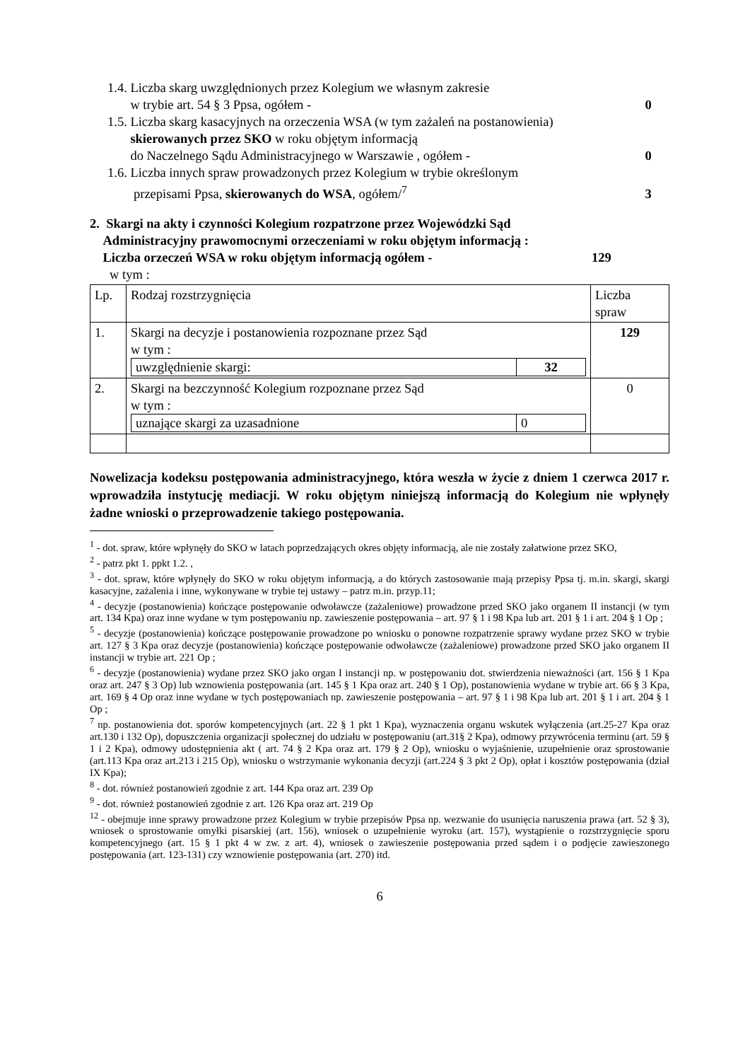1.4. Liczba skarg uwzględnionych przez Kolegium we własnym zakresie
w trybie art. 54 § 3 Ppsa, ogółem - 0
1.5. Liczba skarg kasacyjnych na orzeczenia WSA (w tym zażaleń na postanowienia)
skierowanych przez SKO w roku objętym informacją
do Naczelnego Sądu Administracyjnego w Warszawie , ogółem - 0
1.6. Liczba innych spraw prowadzonych przez Kolegium w trybie określonym
przepisami Ppsa, skierowanych do WSA, ogółem/<sup>7</sup> 3
2. Skargi na akty i czynności Kolegium rozpatrzone przez Wojewódzki Sąd
Administracyjny prawomocnymi orzeczeniami w roku objętym informacją :
Liczba orzeczeń WSA w roku objętym informacją ogółem - 129
w tym :
| Lp. | Rodzaj rozstrzygnięcia | Liczba spraw |
| 1. | Skargi na decyzje i postanowienia rozpoznane przez Sąd w tym : / uwzględnienie skargi: / 32 / | 129 |
| 2. | Skargi na bezczynność Kolegium rozpoznane przez Sąd w tym : / uznające skargi za uzasadnione / 0 / | 0 |
Nowelizacja kodeksu postępowania administracyjnego, która weszła w życie z dniem 1 czerwca 2017 r. wprowadziła instytucję mediacji. W roku objętym niniejszą informacją do Kolegium nie wpłynęły żadne wnioski o przeprowadzenie takiego postępowania.
<sup>1</sup> - dot. spraw, które wpłynęły do SKO w latach poprzedzających okres objęty informacją, ale nie zostały załatwione przez SKO,
<sup>2</sup> - patrz pkt 1. ppkt 1.2. ,
<sup>3</sup> - dot. spraw, które wpłynęły do SKO w roku objętym informacją, a do których zastosowanie mają przepisy Ppsa tj. m.in. skargi, skargi kasacyjne, zażalenia i inne, wykonywane w trybie tej ustawy – patrz m.in. przyp.11;
<sup>4</sup> - decyzje (postanowienia) kończące postępowanie odwoławcze (zażaleniowe) prowadzone przed SKO jako organem II instancji (w tym art. 134 Kpa) oraz inne wydane w tym postępowaniu np. zawieszenie postępowania – art. 97 § 1 i 98 Kpa lub art. 201 § 1 i art. 204 § 1 Op ;
<sup>5</sup> - decyzje (postanowienia) kończące postępowanie prowadzone po wniosku o ponowne rozpatrzenie sprawy wydane przez SKO w trybie art. 127 § 3 Kpa oraz decyzje (postanowienia) kończące postępowanie odwoławcze (zażaleniowe) prowadzone przed SKO jako organem II instancji w trybie art. 221 Op ;
<sup>6</sup> - decyzje (postanowienia) wydane przez SKO jako organ I instancji np. w postępowaniu dot. stwierdzenia nieważności (art. 156 § 1 Kpa oraz art. 247 § 3 Op) lub wznowienia postępowania (art. 145 § 1 Kpa oraz art. 240 § 1 Op), postanowienia wydane w trybie art. 66 § 3 Kpa, art. 169 § 4 Op oraz inne wydane w tych postępowaniach np. zawieszenie postępowania – art. 97 § 1 i 98 Kpa lub art. 201 § 1 i art. 204 § 1 Op ;
<sup>7</sup> np. postanowienia dot. sporów kompetencyjnych (art. 22 § 1 pkt 1 Kpa), wyznaczenia organu wskutek wyłączenia (art.25-27 Kpa oraz art.130 i 132 Op), dopuszczenia organizacji społecznej do udziału w postępowaniu (art.31§ 2 Kpa), odmowy przywrócenia terminu (art. 59 § 1 i 2 Kpa), odmowy udostępnienia akt ( art. 74 § 2 Kpa oraz art. 179 § 2 Op), wniosku o wyjaśnienie, uzupełnienie oraz sprostowanie (art.113 Kpa oraz art.213 i 215 Op), wniosku o wstrzymanie wykonania decyzji (art.224 § 3 pkt 2 Op), opłat i kosztów postępowania (dział IX Kpa);
<sup>8</sup> - dot. również postanowień zgodnie z art. 144 Kpa oraz art. 239 Op
<sup>9</sup> - dot. również postanowień zgodnie z art. 126 Kpa oraz art. 219 Op
<sup>12</sup> - obejmuje inne sprawy prowadzone przez Kolegium w trybie przepisów Ppsa np. wezwanie do usunięcia naruszenia prawa (art. 52 § 3), wniosek o sprostowanie omyłki pisarskiej (art. 156), wniosek o uzupełnienie wyroku (art. 157), wystąpienie o rozstrzygnięcie sporu kompetencyjnego (art. 15 § 1 pkt 4 w zw. z art. 4), wniosek o zawieszenie postępowania przed sądem i o podjęcie zawieszonego postępowania (art. 123-131) czy wznowienie postępowania (art. 270) itd.
6